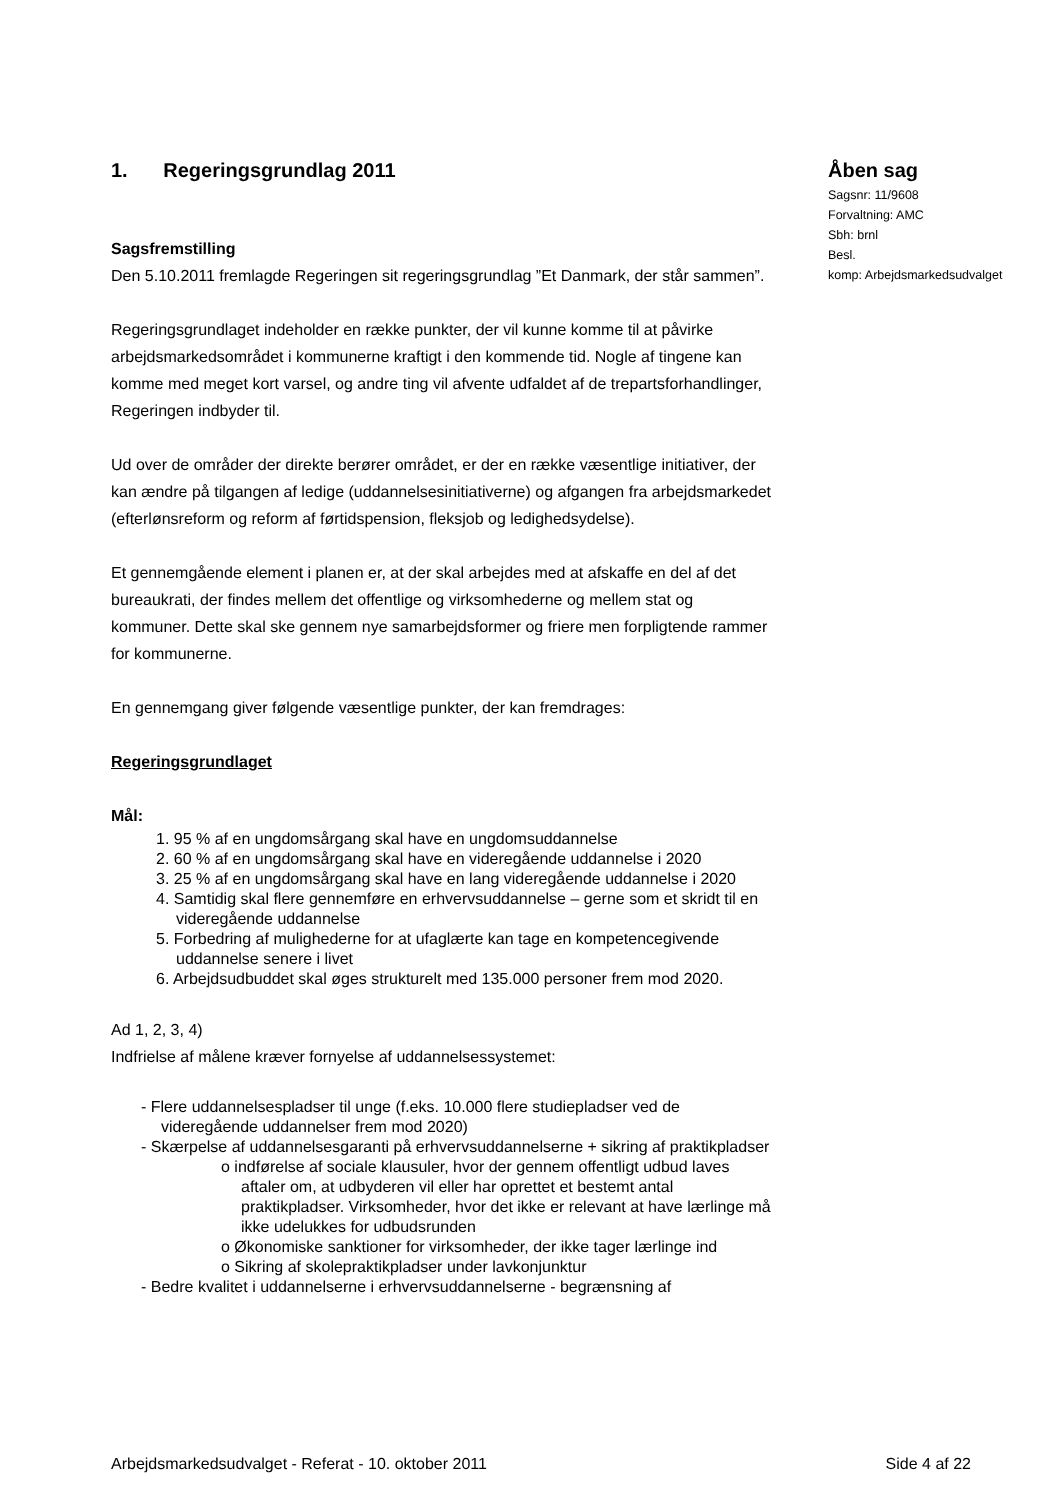1. Regeringsgrundlag 2011
Sagsfremstilling
Den 5.10.2011 fremlagde Regeringen sit regeringsgrundlag ”Et Danmark, der står sammen”.
Regeringsgrundlaget indeholder en række punkter, der vil kunne komme til at påvirke arbejdsmarkedsområdet i kommunerne kraftigt i den kommende tid. Nogle af tingene kan komme med meget kort varsel, og andre ting vil afvente udfaldet af de trepartsforhandlinger, Regeringen indbyder til.
Ud over de områder der direkte berører området, er der en række væsentlige initiativer, der kan ændre på tilgangen af ledige (uddannelsesinitiativerne) og afgangen fra arbejdsmarkedet (efterlønsreform og reform af førtidspension, fleksjob og ledighedsydelse).
Et gennemgående element i planen er, at der skal arbejdes med at afskaffe en del af det bureaukrati, der findes mellem det offentlige og virksomhederne og mellem stat og kommuner. Dette skal ske gennem nye samarbejdsformer og friere men forpligtende rammer for kommunerne.
En gennemgang giver følgende væsentlige punkter, der kan fremdrages:
Regeringsgrundlaget
Mål:
1. 95 % af en ungdomsårgang skal have en ungdomsuddannelse
2. 60 % af en ungdomsårgang skal have en videregående uddannelse i 2020
3. 25 % af en ungdomsårgang skal have en lang videregående uddannelse i 2020
4. Samtidig skal flere gennemføre en erhvervsuddannelse – gerne som et skridt til en videregående uddannelse
5. Forbedring af mulighederne for at ufaglærte kan tage en kompetencegivende uddannelse senere i livet
6. Arbejdsudbuddet skal øges strukturelt med 135.000 personer frem mod 2020.
Ad 1, 2, 3, 4)
Indfrielse af målene kræver fornyelse af uddannelsessystemet:
- Flere uddannelsespladser til unge (f.eks. 10.000 flere studiepladser ved de videregående uddannelser frem mod 2020)
- Skærpelse af uddannelsesgaranti på erhvervsuddannelserne + sikring af praktikpladser
o indførelse af sociale klausuler, hvor der gennem offentligt udbud laves aftaler om, at udbyderen vil eller har oprettet et bestemt antal praktikpladser. Virksomheder, hvor det ikke er relevant at have lærlinge må ikke udelukkes for udbudsrunden
o Økonomiske sanktioner for virksomheder, der ikke tager lærlinge ind
o Sikring af skolepraktikpladser under lavkonjunktur
- Bedre kvalitet i uddannelserne i erhvervsuddannelserne - begrænsning af
Åben sag
Sagsnr: 11/9608
Forvaltning: AMC
Sbh: brnl
Besl.
komp: Arbejdsmarkedsudvalget
Arbejdsmarkedsudvalget - Referat - 10. oktober 2011 Side 4 af 22